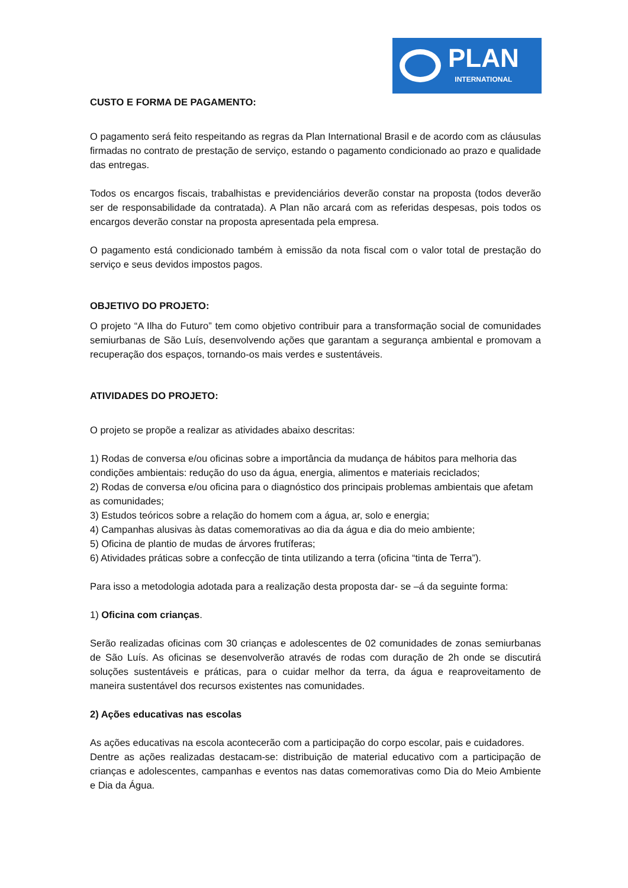PLAN
INTERNATIONAL
CUSTO E FORMA DE PAGAMENTO:
O pagamento será feito respeitando as regras da Plan International Brasil e de acordo com as cláusulas firmadas no contrato de prestação de serviço, estando o pagamento condicionado ao prazo e qualidade das entregas.
Todos os encargos fiscais, trabalhistas e previdenciários deverão constar na proposta (todos deverão ser de responsabilidade da contratada). A Plan não arcará com as referidas despesas, pois todos os encargos deverão constar na proposta apresentada pela empresa.
O pagamento está condicionado também à emissão da nota fiscal com o valor total de prestação do serviço e seus devidos impostos pagos.
OBJETIVO DO PROJETO:
O projeto “A Ilha do Futuro” tem como objetivo contribuir para a transformação social de comunidades semiurbanas de São Luís, desenvolvendo ações que garantam a segurança ambiental e promovam a recuperação dos espaços, tornando-os mais verdes e sustentáveis.
ATIVIDADES DO PROJETO:
O projeto se propõe a realizar as atividades abaixo descritas:
1) Rodas de conversa e/ou oficinas sobre a importância da mudança de hábitos para melhoria das condições ambientais: redução do uso da água, energia, alimentos e materiais reciclados;
2) Rodas de conversa e/ou oficina para o diagnóstico dos principais problemas ambientais que afetam as comunidades;
3) Estudos teóricos sobre a relação do homem com a água, ar, solo e energia;
4) Campanhas alusivas às datas comemorativas ao dia da água e dia do meio ambiente;
5) Oficina de plantio de mudas de árvores frutíferas;
6) Atividades práticas sobre a confecção de tinta utilizando a terra (oficina “tinta de Terra”).
Para isso a metodologia adotada para a realização desta proposta dar- se –á da seguinte forma:
1) Oficina com crianças.
Serão realizadas oficinas com 30 crianças e adolescentes de 02 comunidades de zonas semiurbanas de São Luís. As oficinas se desenvolverão através de rodas com duração de 2h onde se discutirá soluções sustentáveis e práticas, para o cuidar melhor da terra, da água e reaproveitamento de maneira sustentável dos recursos existentes nas comunidades.
2) Ações educativas nas escolas
As ações educativas na escola acontecerão com a participação do corpo escolar, pais e cuidadores.
Dentre as ações realizadas destacam-se: distribuição de material educativo com a participação de crianças e adolescentes, campanhas e eventos nas datas comemorativas como Dia do Meio Ambiente e Dia da Água.